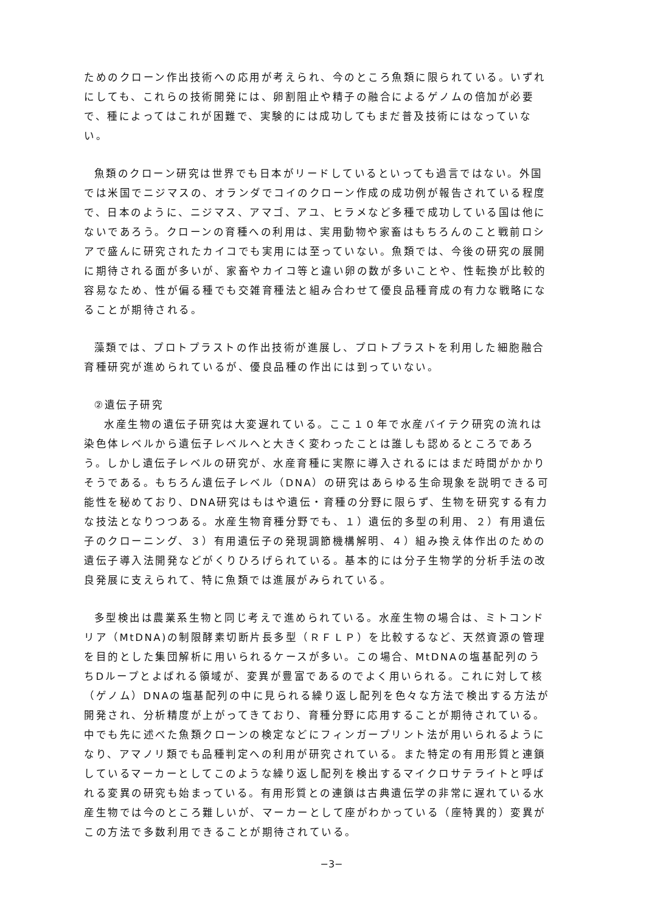ためのクローン作出技術への応用が考えられ、今のところ魚類に限られている。いずれにしても、これらの技術開発には、卵割阻止や精子の融合によるゲノムの倍加が必要で、種によってはこれが困難で、実験的には成功してもまだ普及技術にはなっていない。
魚類のクローン研究は世界でも日本がリードしているといっても過言ではない。外国では米国でニジマスの、オランダでコイのクローン作成の成功例が報告されている程度で、日本のように、ニジマス、アマゴ、アユ、ヒラメなど多種で成功している国は他にないであろう。クローンの育種への利用は、実用動物や家畜はもちろんのこと戦前ロシアで盛んに研究されたカイコでも実用には至っていない。魚類では、今後の研究の展開に期待される面が多いが、家畜やカイコ等と違い卵の数が多いことや、性転換が比較的容易なため、性が偏る種でも交雑育種法と組み合わせて優良品種育成の有力な戦略になることが期待される。
藻類では、プロトプラストの作出技術が進展し、プロトプラストを利用した細胞融合育種研究が進められているが、優良品種の作出には到っていない。
②遺伝子研究
水産生物の遺伝子研究は大変遅れている。ここ１０年で水産バイテク研究の流れは染色体レベルから遺伝子レベルへと大きく変わったことは誰しも認めるところであろう。しかし遺伝子レベルの研究が、水産育種に実際に導入されるにはまだ時間がかかりそうである。もちろん遺伝子レベル（DNA）の研究はあらゆる生命現象を説明できる可能性を秘めており、DNA研究はもはや遺伝・育種の分野に限らず、生物を研究する有力な技法となりつつある。水産生物育種分野でも、１）遺伝的多型の利用、２）有用遺伝子のクローニング、３）有用遺伝子の発現調節機構解明、４）組み換え体作出のための遺伝子導入法開発などがくりひろげられている。基本的には分子生物学的分析手法の改良発展に支えられて、特に魚類では進展がみられている。
多型検出は農業系生物と同じ考えで進められている。水産生物の場合は、ミトコンドリア（MtDNA)の制限酵素切断片長多型（ＲＦＬＰ）を比較するなど、天然資源の管理を目的とした集団解析に用いられるケースが多い。この場合、MtDNAの塩基配列のうちDループとよばれる領域が、変異が豊富であるのでよく用いられる。これに対して核（ゲノム）DNAの塩基配列の中に見られる繰り返し配列を色々な方法で検出する方法が開発され、分析精度が上がってきており、育種分野に応用することが期待されている。中でも先に述べた魚類クローンの検定などにフィンガープリント法が用いられるようになり、アマノリ類でも品種判定への利用が研究されている。また特定の有用形質と連鎖しているマーカーとしてこのような繰り返し配列を検出するマイクロサテライトと呼ばれる変異の研究も始まっている。有用形質との連鎖は古典遺伝学の非常に遅れている水産生物では今のところ難しいが、マーカーとして座がわかっている（座特異的）変異がこの方法で多数利用できることが期待されている。
−3−